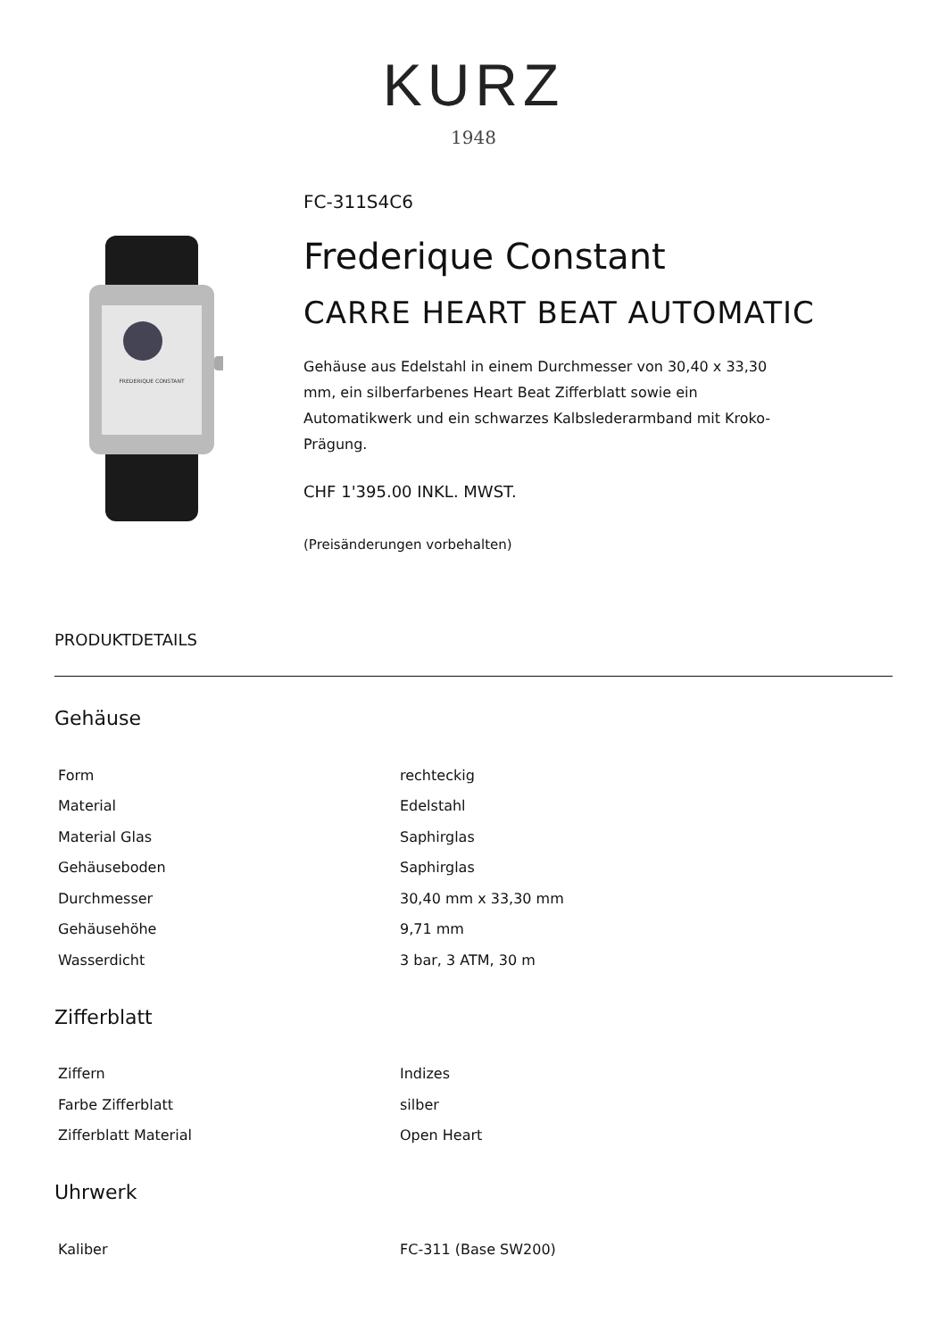KURZ
1948
FREDERIQUE CONSTANT
FC-311S4C6
Frederique Constant
CARRE HEART BEAT AUTOMATIC
Gehäuse aus Edelstahl in einem Durchmesser von 30,40 x 33,30 mm, ein silberfarbenes Heart Beat Zifferblatt sowie ein Automatikwerk und ein schwarzes Kalbslederarmband mit Kroko-Prägung.
CHF 1'395.00 INKL. MWST.
(Preisänderungen vorbehalten)
PRODUKTDETAILS
Gehäuse
| Form | rechteckig |
| Material | Edelstahl |
| Material Glas | Saphirglas |
| Gehäuseboden | Saphirglas |
| Durchmesser | 30,40 mm x 33,30 mm |
| Gehäusehöhe | 9,71 mm |
| Wasserdicht | 3 bar, 3 ATM, 30 m |
Zifferblatt
| Ziffern | Indizes |
| Farbe Zifferblatt | silber |
| Zifferblatt Material | Open Heart |
Uhrwerk
| Kaliber | FC-311 (Base SW200) |